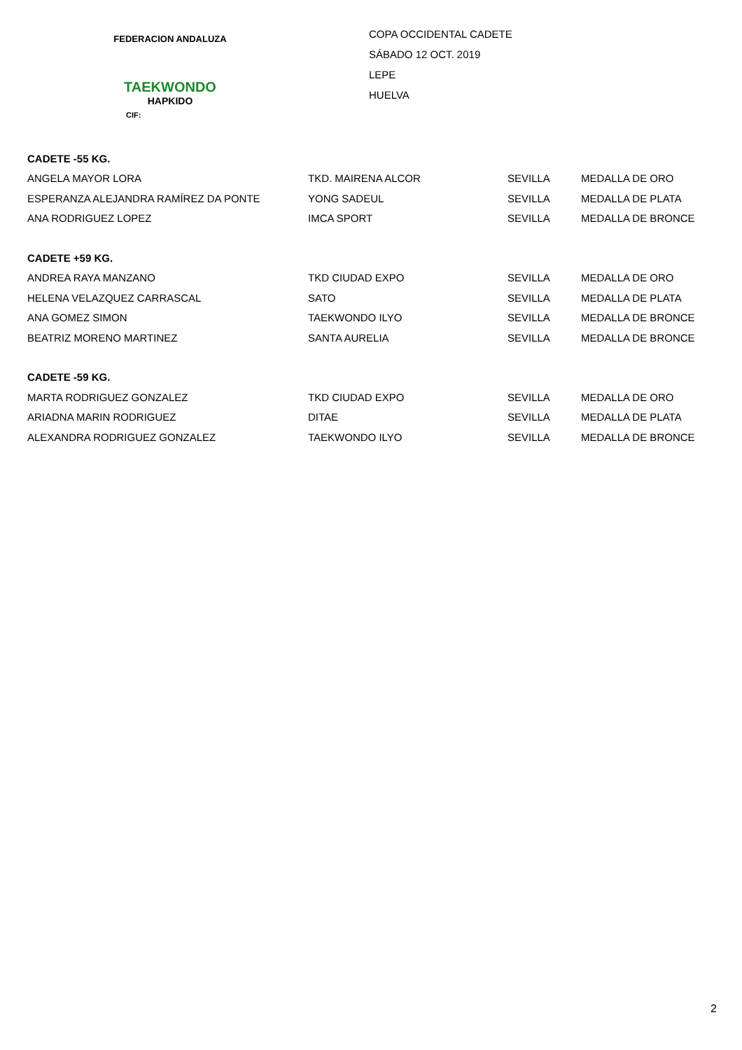FEDERACION ANDALUZA
TAEKWONDO
HAPKIDO
CIF:
COPA OCCIDENTAL CADETE
SÁBADO 12 OCT. 2019
LEPE
HUELVA
| CADETE -55 KG. | | | |
| --- | --- | --- | --- |
| ANGELA MAYOR LORA | TKD. MAIRENA ALCOR | SEVILLA | MEDALLA DE ORO |
| ESPERANZA ALEJANDRA RAMÍREZ DA PONTE | YONG SADEUL | SEVILLA | MEDALLA DE PLATA |
| ANA RODRIGUEZ LOPEZ | IMCA SPORT | SEVILLA | MEDALLA DE BRONCE |
| CADETE +59 KG. | | | |
| ANDREA RAYA MANZANO | TKD CIUDAD EXPO | SEVILLA | MEDALLA DE ORO |
| HELENA VELAZQUEZ CARRASCAL | SATO | SEVILLA | MEDALLA DE PLATA |
| ANA GOMEZ SIMON | TAEKWONDO ILYO | SEVILLA | MEDALLA DE BRONCE |
| BEATRIZ MORENO MARTINEZ | SANTA AURELIA | SEVILLA | MEDALLA DE BRONCE |
| CADETE -59 KG. | | | |
| MARTA RODRIGUEZ GONZALEZ | TKD CIUDAD EXPO | SEVILLA | MEDALLA DE ORO |
| ARIADNA MARIN RODRIGUEZ | DITAE | SEVILLA | MEDALLA DE PLATA |
| ALEXANDRA RODRIGUEZ GONZALEZ | TAEKWONDO ILYO | SEVILLA | MEDALLA DE BRONCE |
2